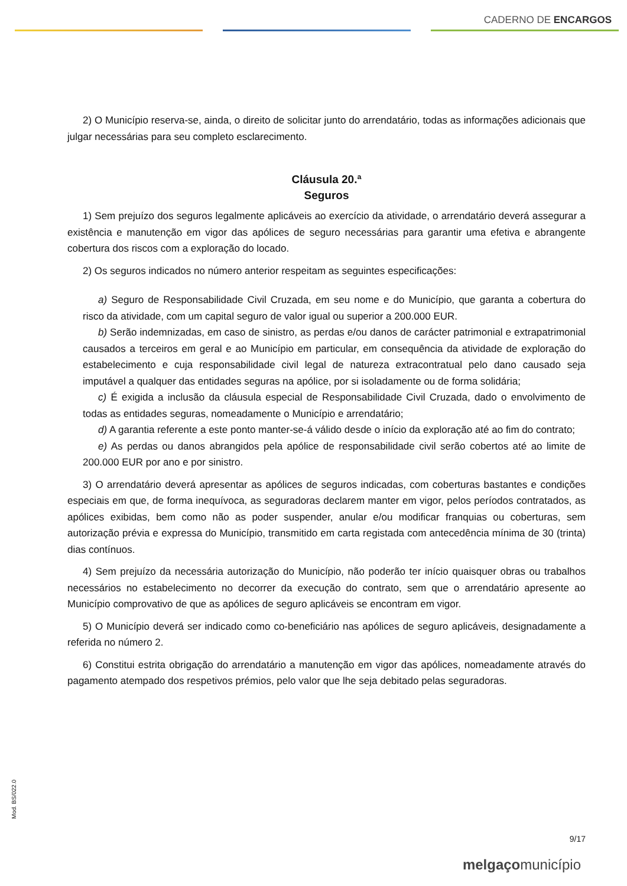CADERNO DE ENCARGOS
2) O Município reserva-se, ainda, o direito de solicitar junto do arrendatário, todas as informações adicionais que julgar necessárias para seu completo esclarecimento.
Cláusula 20.ª
Seguros
1) Sem prejuízo dos seguros legalmente aplicáveis ao exercício da atividade, o arrendatário deverá assegurar a existência e manutenção em vigor das apólices de seguro necessárias para garantir uma efetiva e abrangente cobertura dos riscos com a exploração do locado.
2) Os seguros indicados no número anterior respeitam as seguintes especificações:
a) Seguro de Responsabilidade Civil Cruzada, em seu nome e do Município, que garanta a cobertura do risco da atividade, com um capital seguro de valor igual ou superior a 200.000 EUR.
b) Serão indemnizadas, em caso de sinistro, as perdas e/ou danos de carácter patrimonial e extrapatrimonial causados a terceiros em geral e ao Município em particular, em consequência da atividade de exploração do estabelecimento e cuja responsabilidade civil legal de natureza extracontratual pelo dano causado seja imputável a qualquer das entidades seguras na apólice, por si isoladamente ou de forma solidária;
c) É exigida a inclusão da cláusula especial de Responsabilidade Civil Cruzada, dado o envolvimento de todas as entidades seguras, nomeadamente o Município e arrendatário;
d) A garantia referente a este ponto manter-se-á válido desde o início da exploração até ao fim do contrato;
e) As perdas ou danos abrangidos pela apólice de responsabilidade civil serão cobertos até ao limite de 200.000 EUR por ano e por sinistro.
3) O arrendatário deverá apresentar as apólices de seguros indicadas, com coberturas bastantes e condições especiais em que, de forma inequívoca, as seguradoras declarem manter em vigor, pelos períodos contratados, as apólices exibidas, bem como não as poder suspender, anular e/ou modificar franquias ou coberturas, sem autorização prévia e expressa do Município, transmitido em carta registada com antecedência mínima de 30 (trinta) dias contínuos.
4) Sem prejuízo da necessária autorização do Município, não poderão ter início quaisquer obras ou trabalhos necessários no estabelecimento no decorrer da execução do contrato, sem que o arrendatário apresente ao Município comprovativo de que as apólices de seguro aplicáveis se encontram em vigor.
5) O Município deverá ser indicado como co-beneficiário nas apólices de seguro aplicáveis, designadamente a referida no número 2.
6) Constitui estrita obrigação do arrendatário a manutenção em vigor das apólices, nomeadamente através do pagamento atempado dos respetivos prémios, pelo valor que lhe seja debitado pelas seguradoras.
Mod. BS/022.0
9/17
melgaçomunicípio